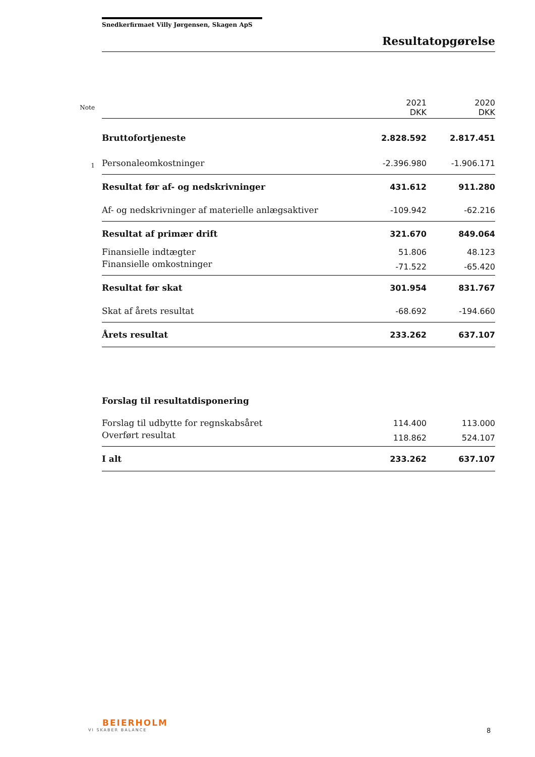Snedkerfirmaet Villy Jørgensen, Skagen ApS
Resultatopgørelse
| Note | | 2021 DKK | 2020 DKK |
| | Bruttofortjeneste | 2.828.592 | 2.817.451 |
| 1 | Personaleomkostninger | -2.396.980 | -1.906.171 |
| | Resultat før af- og nedskrivninger | 431.612 | 911.280 |
| | Af- og nedskrivninger af materielle anlægsaktiver | -109.942 | -62.216 |
| | Resultat af primær drift | 321.670 | 849.064 |
| | Finansielle indtægter | 51.806 | 48.123 |
| | Finansielle omkostninger | -71.522 | -65.420 |
| | Resultat før skat | 301.954 | 831.767 |
| | Skat af årets resultat | -68.692 | -194.660 |
| | Årets resultat | 233.262 | 637.107 |
| | Forslag til resultatdisponering | | |
| | Forslag til udbytte for regnskabsåret | 114.400 | 113.000 |
| | Overført resultat | 118.862 | 524.107 |
| | I alt | 233.262 | 637.107 |
BEIERHOLM
VI SKABER BALANCE
8